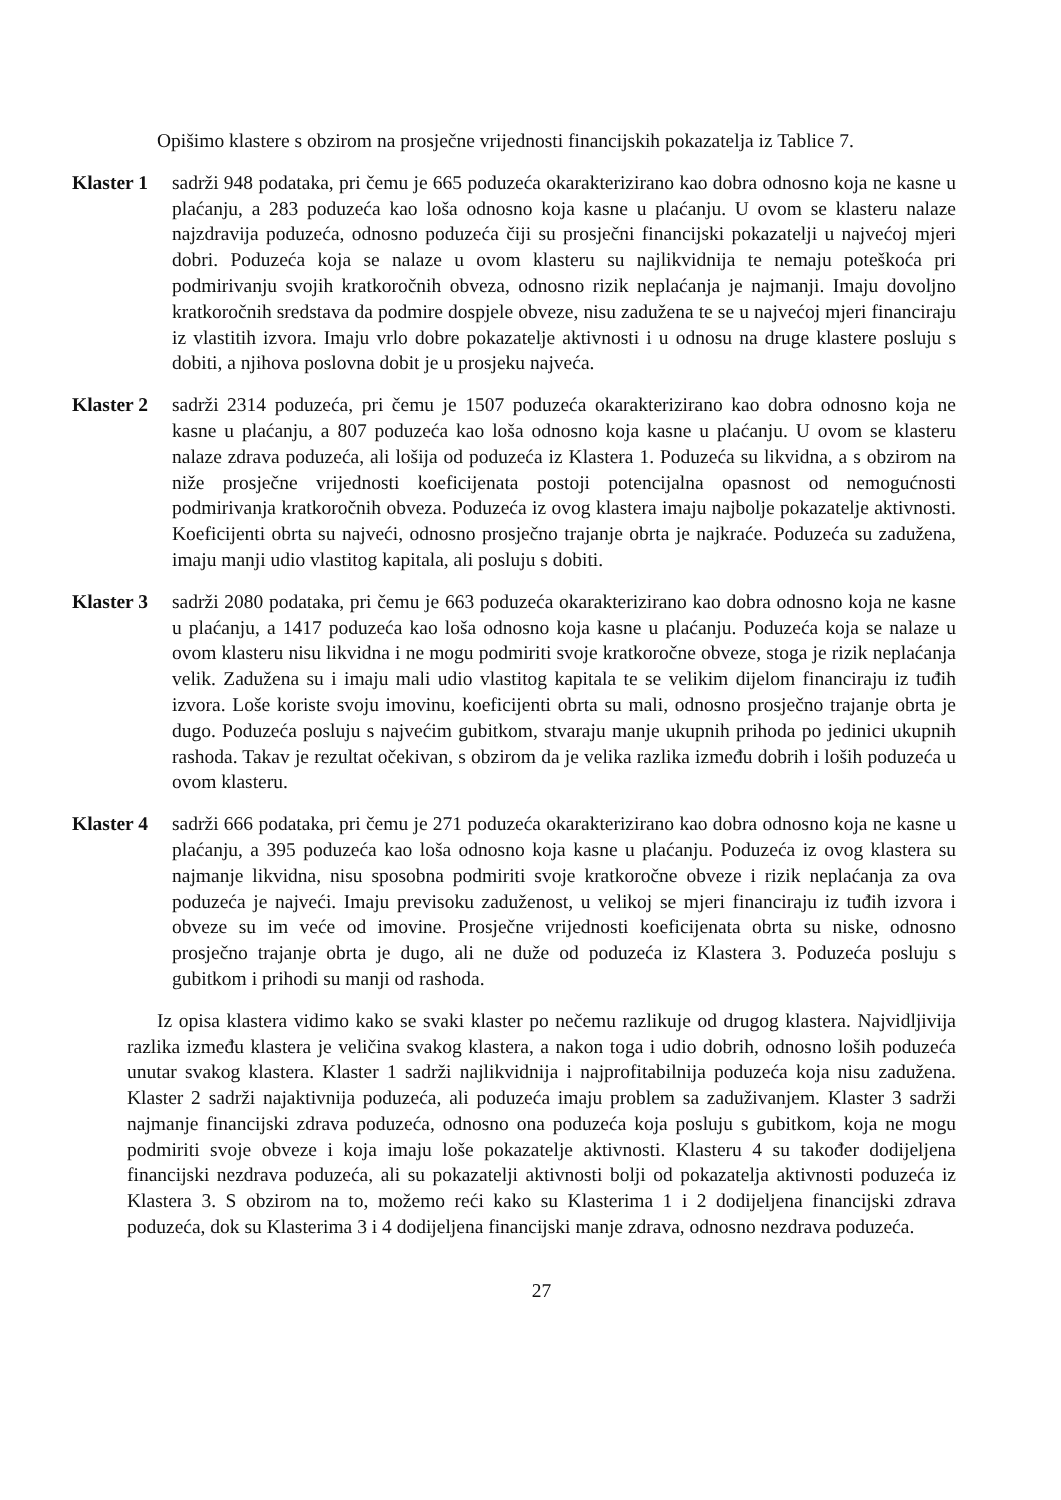Opišimo klastere s obzirom na prosječne vrijednosti financijskih pokazatelja iz Tablice 7.
Klaster 1
sadrži 948 podataka, pri čemu je 665 poduzeća okarakterizirano kao dobra odnosno koja ne kasne u plaćanju, a 283 poduzeća kao loša odnosno koja kasne u plaćanju. U ovom se klasteru nalaze najzdravija poduzeća, odnosno poduzeća čiji su prosječni financijski pokazatelji u najvećoj mjeri dobri. Poduzeća koja se nalaze u ovom klasteru su najlikvidnija te nemaju poteškoća pri podmirivanju svojih kratkoročnih obveza, odnosno rizik neplaćanja je najmanji. Imaju dovoljno kratkoročnih sredstava da podmire dospjele obveze, nisu zadužena te se u najvećoj mjeri financiraju iz vlastitih izvora. Imaju vrlo dobre pokazatelje aktivnosti i u odnosu na druge klastere posluju s dobiti, a njihova poslovna dobit je u prosjeku najveća.
Klaster 2
sadrži 2314 poduzeća, pri čemu je 1507 poduzeća okarakterizirano kao dobra odnosno koja ne kasne u plaćanju, a 807 poduzeća kao loša odnosno koja kasne u plaćanju. U ovom se klasteru nalaze zdrava poduzeća, ali lošija od poduzeća iz Klastera 1. Poduzeća su likvidna, a s obzirom na niže prosječne vrijednosti koeficijenata postoji potencijalna opasnost od nemogućnosti podmirivanja kratkoročnih obveza. Poduzeća iz ovog klastera imaju najbolje pokazatelje aktivnosti. Koeficijenti obrta su najveći, odnosno prosječno trajanje obrta je najkraće. Poduzeća su zadužena, imaju manji udio vlastitog kapitala, ali posluju s dobiti.
Klaster 3
sadrži 2080 podataka, pri čemu je 663 poduzeća okarakterizirano kao dobra odnosno koja ne kasne u plaćanju, a 1417 poduzeća kao loša odnosno koja kasne u plaćanju. Poduzeća koja se nalaze u ovom klasteru nisu likvidna i ne mogu podmiriti svoje kratkoročne obveze, stoga je rizik neplaćanja velik. Zadužena su i imaju mali udio vlastitog kapitala te se velikim dijelom financiraju iz tuđih izvora. Loše koriste svoju imovinu, koeficijenti obrta su mali, odnosno prosječno trajanje obrta je dugo. Poduzeća posluju s najvećim gubitkom, stvaraju manje ukupnih prihoda po jedinici ukupnih rashoda. Takav je rezultat očekivan, s obzirom da je velika razlika između dobrih i loših poduzeća u ovom klasteru.
Klaster 4
sadrži 666 podataka, pri čemu je 271 poduzeća okarakterizirano kao dobra odnosno koja ne kasne u plaćanju, a 395 poduzeća kao loša odnosno koja kasne u plaćanju. Poduzeća iz ovog klastera su najmanje likvidna, nisu sposobna podmiriti svoje kratkoročne obveze i rizik neplaćanja za ova poduzeća je najveći. Imaju previsoku zaduženost, u velikoj se mjeri financiraju iz tuđih izvora i obveze su im veće od imovine. Prosječne vrijednosti koeficijenata obrta su niske, odnosno prosječno trajanje obrta je dugo, ali ne duže od poduzeća iz Klastera 3. Poduzeća posluju s gubitkom i prihodi su manji od rashoda.
Iz opisa klastera vidimo kako se svaki klaster po nečemu razlikuje od drugog klastera. Najvidljivija razlika između klastera je veličina svakog klastera, a nakon toga i udio dobrih, odnosno loših poduzeća unutar svakog klastera. Klaster 1 sadrži najlikvidnija i najprofitabilnija poduzeća koja nisu zadužena. Klaster 2 sadrži najaktivnija poduzeća, ali poduzeća imaju problem sa zaduživanjem. Klaster 3 sadrži najmanje financijski zdrava poduzeća, odnosno ona poduzeća koja posluju s gubitkom, koja ne mogu podmiriti svoje obveze i koja imaju loše pokazatelje aktivnosti. Klasteru 4 su također dodijeljena financijski nezdrava poduzeća, ali su pokazatelji aktivnosti bolji od pokazatelja aktivnosti poduzeća iz Klastera 3. S obzirom na to, možemo reći kako su Klasterima 1 i 2 dodijeljena financijski zdrava poduzeća, dok su Klasterima 3 i 4 dodijeljena financijski manje zdrava, odnosno nezdrava poduzeća.
27